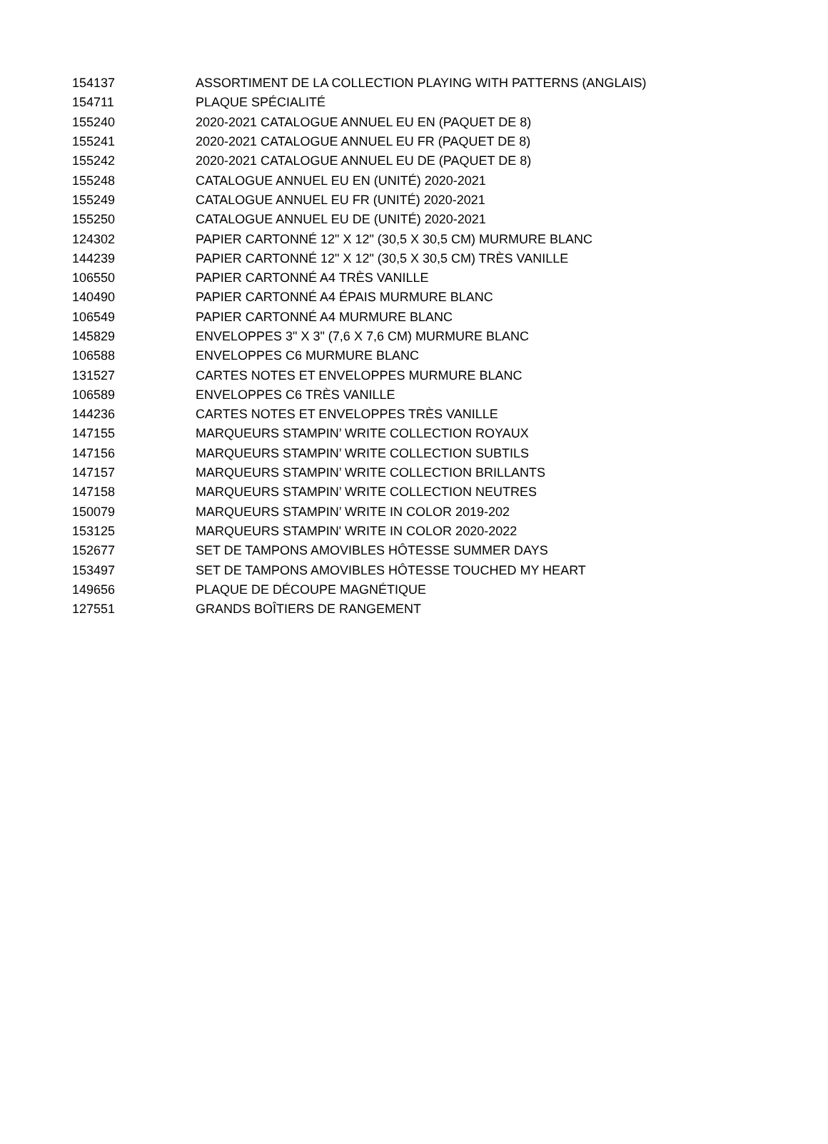| 154137 | ASSORTIMENT DE LA COLLECTION PLAYING WITH PATTERNS (ANGLAIS) |
| 154711 | PLAQUE SPÉCIALITÉ |
| 155240 | 2020-2021 CATALOGUE ANNUEL EU EN (PAQUET DE 8) |
| 155241 | 2020-2021 CATALOGUE ANNUEL EU FR (PAQUET DE 8) |
| 155242 | 2020-2021 CATALOGUE ANNUEL EU DE (PAQUET DE 8) |
| 155248 | CATALOGUE ANNUEL EU EN (UNITÉ) 2020-2021 |
| 155249 | CATALOGUE ANNUEL EU FR (UNITÉ) 2020-2021 |
| 155250 | CATALOGUE ANNUEL EU DE (UNITÉ) 2020-2021 |
| 124302 | PAPIER CARTONNÉ 12" X 12" (30,5 X 30,5 CM) MURMURE BLANC |
| 144239 | PAPIER CARTONNÉ 12" X 12" (30,5 X 30,5 CM) TRÈS VANILLE |
| 106550 | PAPIER CARTONNÉ A4 TRÈS VANILLE |
| 140490 | PAPIER CARTONNÉ A4 ÉPAIS MURMURE BLANC |
| 106549 | PAPIER CARTONNÉ A4 MURMURE BLANC |
| 145829 | ENVELOPPES 3" X 3" (7,6 X 7,6 CM) MURMURE BLANC |
| 106588 | ENVELOPPES C6 MURMURE BLANC |
| 131527 | CARTES NOTES ET ENVELOPPES MURMURE BLANC |
| 106589 | ENVELOPPES C6 TRÈS VANILLE |
| 144236 | CARTES NOTES ET ENVELOPPES TRÈS VANILLE |
| 147155 | MARQUEURS STAMPIN’ WRITE COLLECTION ROYAUX |
| 147156 | MARQUEURS STAMPIN’ WRITE COLLECTION SUBTILS |
| 147157 | MARQUEURS STAMPIN’ WRITE COLLECTION BRILLANTS |
| 147158 | MARQUEURS STAMPIN’ WRITE COLLECTION NEUTRES |
| 150079 | MARQUEURS STAMPIN’ WRITE IN COLOR 2019-202 |
| 153125 | MARQUEURS STAMPIN' WRITE IN COLOR 2020-2022 |
| 152677 | SET DE TAMPONS AMOVIBLES HÔTESSE SUMMER DAYS |
| 153497 | SET DE TAMPONS AMOVIBLES HÔTESSE TOUCHED MY HEART |
| 149656 | PLAQUE DE DÉCOUPE MAGNÉTIQUE |
| 127551 | GRANDS BOÎTIERS DE RANGEMENT |